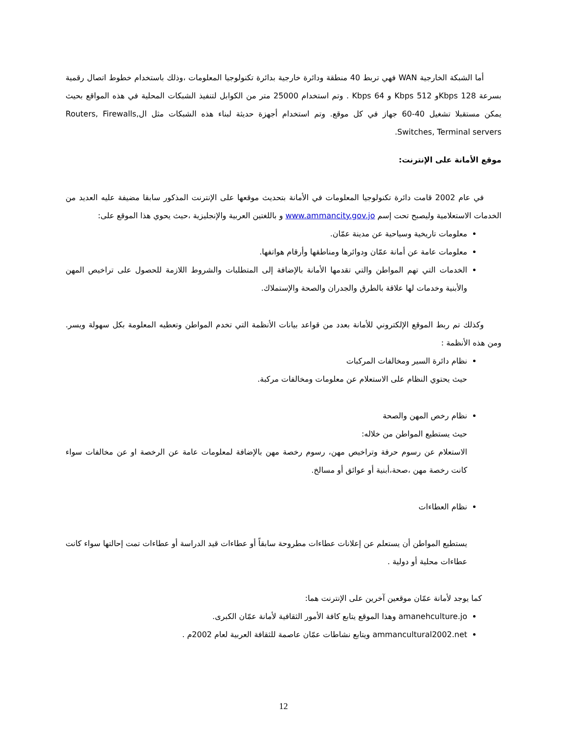أما الشبكة الخارجية WAN فهي تربط 40 منطقة ودائرة خارجية بدائرة تكنولوجيا المعلومات ،وذلك باستخدام خطوط اتصال رقمية بسرعة 128 Kbpsو 512 Kbps و 64 Kbps . وتم استخدام 25000 متر من الكوابل لتنفيذ الشبكات المحلية في هذه المواقع بحيث يمكن مستقبلا تشغيل 40-60 جهاز في كل موقع. وتم استخدام أجهزة حديثة لبناء هذه الشبكات مثل الRouters, Firewalls, Switches, Terminal servers.
موقع الأمانة على الإنترنت:
في عام 2002 قامت دائرة تكنولوجيا المعلومات في الأمانة بتحديث موقعها على الإنترنت المذكور سابقا مضيفة عليه العديد من الخدمات الاستعلامية وليصبح تحت إسم www.ammancity.gov.jo و باللغتين العربية والإنجليزية ،حيث يحوي هذا الموقع على:
معلومات تاريخية وسياحية عن مدينة عمّان.
معلومات عامة عن أمانة عمّان ودوائرها ومناطقها وأرقام هواتفها.
الخدمات التي تهم المواطن والتي تقدمها الأمانة بالإضافة إلى المتطلبات والشروط اللازمة للحصول على تراخيص المهن والأبنية وخدمات لها علاقة بالطرق والجدران والصحة والإستملاك.
وكذلك تم ربط الموقع الإلكتروني للأمانة بعدد من قواعد بيانات الأنظمة التي تخدم المواطن وتعطيه المعلومة بكل سهولة ويسر. ومن هذه الأنظمة :
نظام دائرة السير ومخالفات المركبات
حيث يحتوي النظام على الاستعلام عن معلومات ومخالفات مركبة.
نظام رخص المهن والصحة
حيث يستطيع المواطن من خلاله:
الاستعلام عن رسوم حرفة وتراخيص مهن، رسوم رخصة مهن بالإضافة لمعلومات عامة عن الرخصة او عن مخالفات سواء كانت رخصة مهن ،صحة،أبنية أو عوائق أو مسالخ.
نظام العطاءات
يستطيع المواطن أن يستعلم عن إعلانات عطاءات مطروحة سابقاً أو عطاءات قيد الدراسة أو عطاءات تمت إحالتها سواء كانت عطاءات محلية أو دولية .
كما يوجد لأمانة عمّان موقعين آخرين على الإنترنت هما:
amanehculture.jo وهذا الموقع يتابع كافة الأمور الثقافية لأمانة عمّان الكبرى.
ammancultural2002.net ويتابع نشاطات عمّان عاصمة للثقافة العربية لعام 2002م .
12